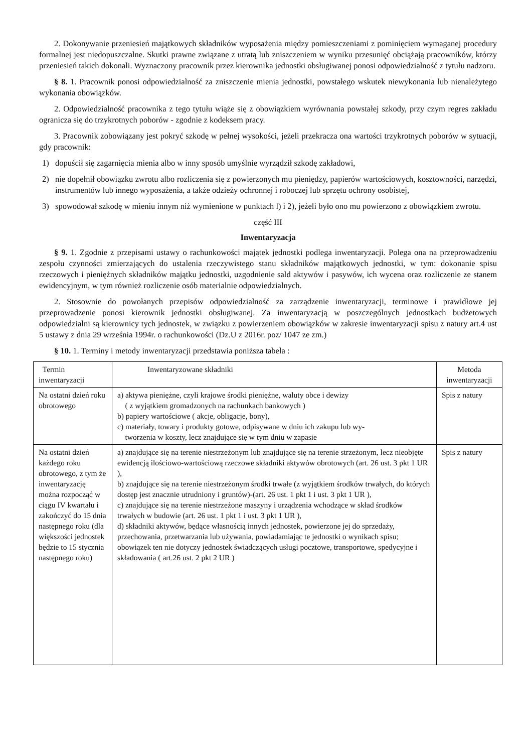2. Dokonywanie przeniesień majątkowych składników wyposażenia między pomieszczeniami z pominięciem wymaganej procedury formalnej jest niedopuszczalne. Skutki prawne związane z utratą lub zniszczeniem w wyniku przesunięć obciążają pracowników, którzy przeniesień takich dokonali. Wyznaczony pracownik przez kierownika jednostki obsługiwanej ponosi odpowiedzialność z tytułu nadzoru.
§ 8. 1. Pracownik ponosi odpowiedzialność za zniszczenie mienia jednostki, powstałego wskutek niewykonania lub nienależytego wykonania obowiązków.
2. Odpowiedzialność pracownika z tego tytułu wiąże się z obowiązkiem wyrównania powstałej szkody, przy czym regres zakładu ogranicza się do trzykrotnych poborów - zgodnie z kodeksem pracy.
3. Pracownik zobowiązany jest pokryć szkodę w pełnej wysokości, jeżeli przekracza ona wartości trzykrotnych poborów w sytuacji, gdy pracownik:
1) dopuścił się zagarnięcia mienia albo w inny sposób umyślnie wyrządził szkodę zakładowi,
2) nie dopełnił obowiązku zwrotu albo rozliczenia się z powierzonych mu pieniędzy, papierów wartościowych, kosztowności, narzędzi, instrumentów lub innego wyposażenia, a także odzieży ochronnej i roboczej lub sprzętu ochrony osobistej,
3) spowodował szkodę w mieniu innym niż wymienione w punktach l) i 2), jeżeli było ono mu powierzono z obowiązkiem zwrotu.
część III
Inwentaryzacja
§ 9. 1. Zgodnie z przepisami ustawy o rachunkowości majątek jednostki podlega inwentaryzacji. Polega ona na przeprowadzeniu zespołu czynności zmierzających do ustalenia rzeczywistego stanu składników majątkowych jednostki, w tym: dokonanie spisu rzeczowych i pieniężnych składników majątku jednostki, uzgodnienie sald aktywów i pasywów, ich wycena oraz rozliczenie ze stanem ewidencyjnym, w tym również rozliczenie osób materialnie odpowiedzialnych.
2. Stosownie do powołanych przepisów odpowiedzialność za zarządzenie inwentaryzacji, terminowe i prawidłowe jej przeprowadzenie ponosi kierownik jednostki obsługiwanej. Za inwentaryzacją w poszczególnych jednostkach budżetowych odpowiedzialni są kierownicy tych jednostek, w związku z powierzeniem obowiązków w zakresie inwentaryzacji spisu z natury art.4 ust 5 ustawy z dnia 29 września 1994r. o rachunkowości (Dz.U z 2016r. poz/ 1047 ze zm.)
§ 10. 1. Terminy i metody inwentaryzacji przedstawia poniższa tabela :
| Termin inwentaryzacji | Inwentaryzowane składniki | Metoda inwentaryzacji |
| Na ostatni dzień roku obrotowego | a) aktywa pieniężne, czyli krajowe środki pieniężne, waluty obce i dewizy ( z wyjątkiem gromadzonych na rachunkach bankowych ) b) papiery wartościowe ( akcje, obligacje, bony), c) materiały, towary i produkty gotowe, odpisywane w dniu ich zakupu lub wy- tworzenia w koszty, lecz znajdujące się w tym dniu w zapasie | Spis z natury |
| Na ostatni dzień każdego roku obrotowego, z tym że inwentaryzację można rozpocząć w ciągu IV kwartału i zakończyć do 15 dnia następnego roku (dla większości jednostek będzie to 15 stycznia następnego roku) | a) znajdujące się na terenie niestrzeżonym lub znajdujące się na terenie strzeżonym, lecz nieobjęte ewidencją ilościowo-wartościową rzeczowe składniki aktywów obrotowych (art. 26 ust. 3 pkt 1 UR ), b) znajdujące się na terenie niestrzeżonym środki trwałe (z wyjątkiem środków trwałych, do których dostęp jest znacznie utrudniony i gruntów)-(art. 26 ust. 1 pkt 1 i ust. 3 pkt 1 UR ), c) znajdujące się na terenie niestrzeżone maszyny i urządzenia wchodzące w skład środków trwałych w budowie (art. 26 ust. 1 pkt 1 i ust. 3 pkt 1 UR ), d) składniki aktywów, będące własnością innych jednostek, powierzone jej do sprzedaży, przechowania, przetwarzania lub używania, powiadamiając te jednostki o wynikach spisu; obowiązek ten nie dotyczy jednostek świadczących usługi pocztowe, transportowe, spedycyjne i składowania ( art.26 ust. 2 pkt 2 UR ) | Spis z natury |